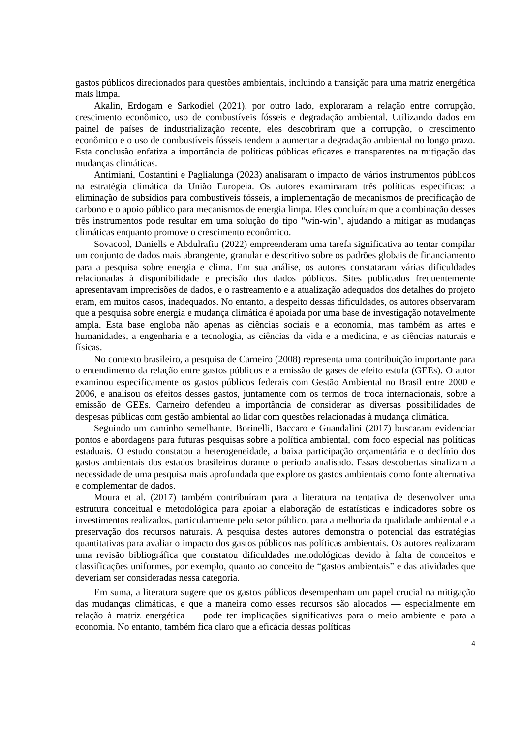gastos públicos direcionados para questões ambientais, incluindo a transição para uma matriz energética mais limpa.
Akalin, Erdogam e Sarkodiel (2021), por outro lado, exploraram a relação entre corrupção, crescimento econômico, uso de combustíveis fósseis e degradação ambiental. Utilizando dados em painel de países de industrialização recente, eles descobriram que a corrupção, o crescimento econômico e o uso de combustíveis fósseis tendem a aumentar a degradação ambiental no longo prazo. Esta conclusão enfatiza a importância de políticas públicas eficazes e transparentes na mitigação das mudanças climáticas.
Antimiani, Costantini e Paglialunga (2023) analisaram o impacto de vários instrumentos públicos na estratégia climática da União Europeia. Os autores examinaram três políticas específicas: a eliminação de subsídios para combustíveis fósseis, a implementação de mecanismos de precificação de carbono e o apoio público para mecanismos de energia limpa. Eles concluíram que a combinação desses três instrumentos pode resultar em uma solução do tipo "win-win", ajudando a mitigar as mudanças climáticas enquanto promove o crescimento econômico.
Sovacool, Daniells e Abdulrafiu (2022) empreenderam uma tarefa significativa ao tentar compilar um conjunto de dados mais abrangente, granular e descritivo sobre os padrões globais de financiamento para a pesquisa sobre energia e clima. Em sua análise, os autores constataram várias dificuldades relacionadas à disponibilidade e precisão dos dados públicos. Sites publicados frequentemente apresentavam imprecisões de dados, e o rastreamento e a atualização adequados dos detalhes do projeto eram, em muitos casos, inadequados. No entanto, a despeito dessas dificuldades, os autores observaram que a pesquisa sobre energia e mudança climática é apoiada por uma base de investigação notavelmente ampla. Esta base engloba não apenas as ciências sociais e a economia, mas também as artes e humanidades, a engenharia e a tecnologia, as ciências da vida e a medicina, e as ciências naturais e físicas.
No contexto brasileiro, a pesquisa de Carneiro (2008) representa uma contribuição importante para o entendimento da relação entre gastos públicos e a emissão de gases de efeito estufa (GEEs). O autor examinou especificamente os gastos públicos federais com Gestão Ambiental no Brasil entre 2000 e 2006, e analisou os efeitos desses gastos, juntamente com os termos de troca internacionais, sobre a emissão de GEEs. Carneiro defendeu a importância de considerar as diversas possibilidades de despesas públicas com gestão ambiental ao lidar com questões relacionadas à mudança climática.
Seguindo um caminho semelhante, Borinelli, Baccaro e Guandalini (2017) buscaram evidenciar pontos e abordagens para futuras pesquisas sobre a política ambiental, com foco especial nas políticas estaduais. O estudo constatou a heterogeneidade, a baixa participação orçamentária e o declínio dos gastos ambientais dos estados brasileiros durante o período analisado. Essas descobertas sinalizam a necessidade de uma pesquisa mais aprofundada que explore os gastos ambientais como fonte alternativa e complementar de dados.
Moura et al. (2017) também contribuíram para a literatura na tentativa de desenvolver uma estrutura conceitual e metodológica para apoiar a elaboração de estatísticas e indicadores sobre os investimentos realizados, particularmente pelo setor público, para a melhoria da qualidade ambiental e a preservação dos recursos naturais. A pesquisa destes autores demonstra o potencial das estratégias quantitativas para avaliar o impacto dos gastos públicos nas políticas ambientais. Os autores realizaram uma revisão bibliográfica que constatou dificuldades metodológicas devido à falta de conceitos e classificações uniformes, por exemplo, quanto ao conceito de “gastos ambientais” e das atividades que deveriam ser consideradas nessa categoria.
Em suma, a literatura sugere que os gastos públicos desempenham um papel crucial na mitigação das mudanças climáticas, e que a maneira como esses recursos são alocados — especialmente em relação à matriz energética — pode ter implicações significativas para o meio ambiente e para a economia. No entanto, também fica claro que a eficácia dessas políticas
4